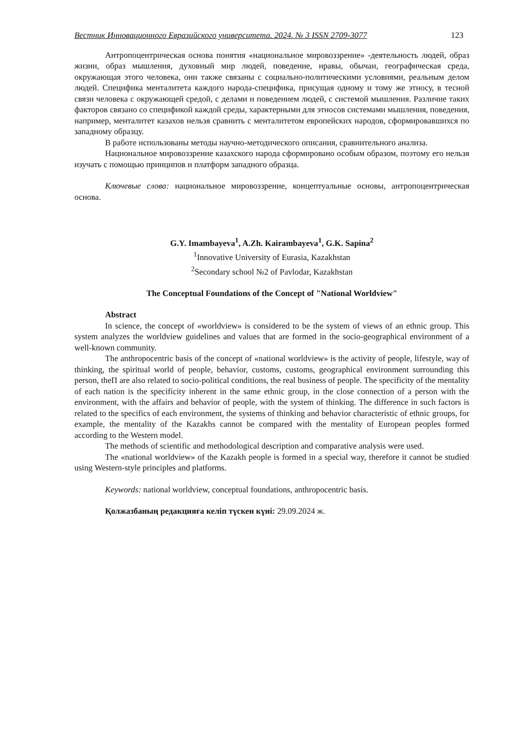Вестник Инновационного Евразийского университета. 2024. № 3 ISSN 2709-3077 123
Антропоцентрическая основа понятия «национальное мировоззрение» -деятельность людей, образ жизни, образ мышления, духовный мир людей, поведение, нравы, обычаи, географическая среда, окружающая этого человека, они также связаны с социально-политическими условиями, реальным делом людей. Специфика менталитета каждого народа-специфика, присущая одному и тому же этносу, в тесной связи человека с окружающей средой, с делами и поведением людей, с системой мышления. Различие таких факторов связано со спецификой каждой среды, характерными для этносов системами мышления, поведения, например, менталитет казахов нельзя сравнить с менталитетом европейских народов, сформировавшихся по западному образцу.
В работе использованы методы научно-методического описания, сравнительного анализа.
Национальное мировоззрение казахского народа сформировано особым образом, поэтому его нельзя изучать с помощью принципов и платформ западного образца.
Ключевые слова: национальное мировоззрение, концептуальные основы, антропоцентрическая основа.
G.Y. Imambayeva<sup>1</sup>, A.Zh. Kairambayeva<sup>1</sup>, G.K. Sapina<sup>2</sup>
<sup>1</sup> Innovative University of Eurasia, Kazakhstan
<sup>2</sup> Secondary school №2 of Pavlodar, Kazakhstan
The Conceptual Foundations of the Concept of "National Worldview"
Abstract
In science, the concept of «worldview» is considered to be the system of views of an ethnic group. This system analyzes the worldview guidelines and values that are formed in the socio-geographical environment of a well-known community.
The anthropocentric basis of the concept of «national worldview» is the activity of people, lifestyle, way of thinking, the spiritual world of people, behavior, customs, customs, geographical environment surrounding this person, theП are also related to socio-political conditions, the real business of people. The specificity of the mentality of each nation is the specificity inherent in the same ethnic group, in the close connection of a person with the environment, with the affairs and behavior of people, with the system of thinking. The difference in such factors is related to the specifics of each environment, the systems of thinking and behavior characteristic of ethnic groups, for example, the mentality of the Kazakhs cannot be compared with the mentality of European peoples formed according to the Western model.
The methods of scientific and methodological description and comparative analysis were used.
The «national worldview» of the Kazakh people is formed in a special way, therefore it cannot be studied using Western-style principles and platforms.
Keywords: national worldview, conceptual foundations, anthropocentric basis.
Қолжазбаның редакцияға келіп түскен күні: 29.09.2024 ж.